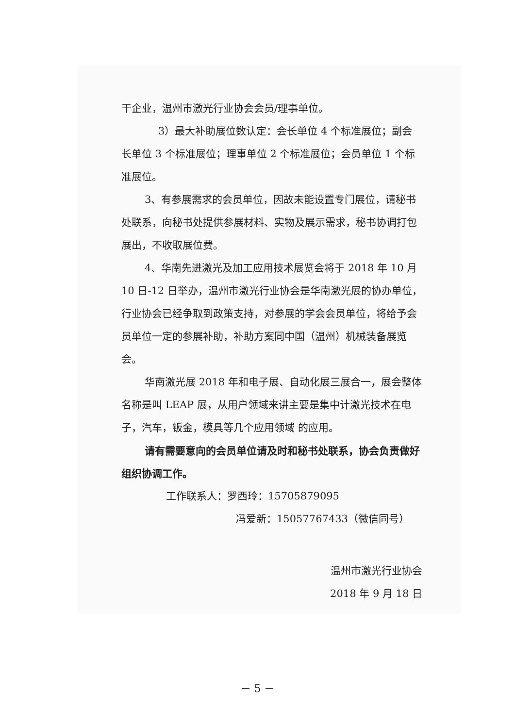干企业，温州市激光行业协会会员/理事单位。
3）最大补助展位数认定：会长单位 4 个标准展位；副会长单位 3 个标准展位；理事单位 2 个标准展位；会员单位 1 个标准展位。
3、有参展需求的会员单位，因故未能设置专门展位，请秘书处联系，向秘书处提供参展材料、实物及展示需求，秘书协调打包展出，不收取展位费。
4、华南先进激光及加工应用技术展览会将于 2018 年 10 月 10 日-12 日举办，温州市激光行业协会是华南激光展的协办单位，行业协会已经争取到政策支持，对参展的学会会员单位，将给予会员单位一定的参展补助，补助方案同中国（温州）机械装备展览会。
华南激光展 2018 年和电子展、自动化展三展合一，展会整体名称是叫 LEAP 展，从用户领域来讲主要是集中计激光技术在电子，汽车，钣金，模具等几个应用领域 的应用。
请有需要意向的会员单位请及时和秘书处联系，协会负责做好组织协调工作。
工作联系人：罗西玲：15705879095
冯爱新：15057767433（微信同号）
温州市激光行业协会
2018 年 9 月 18 日
－ 5 －